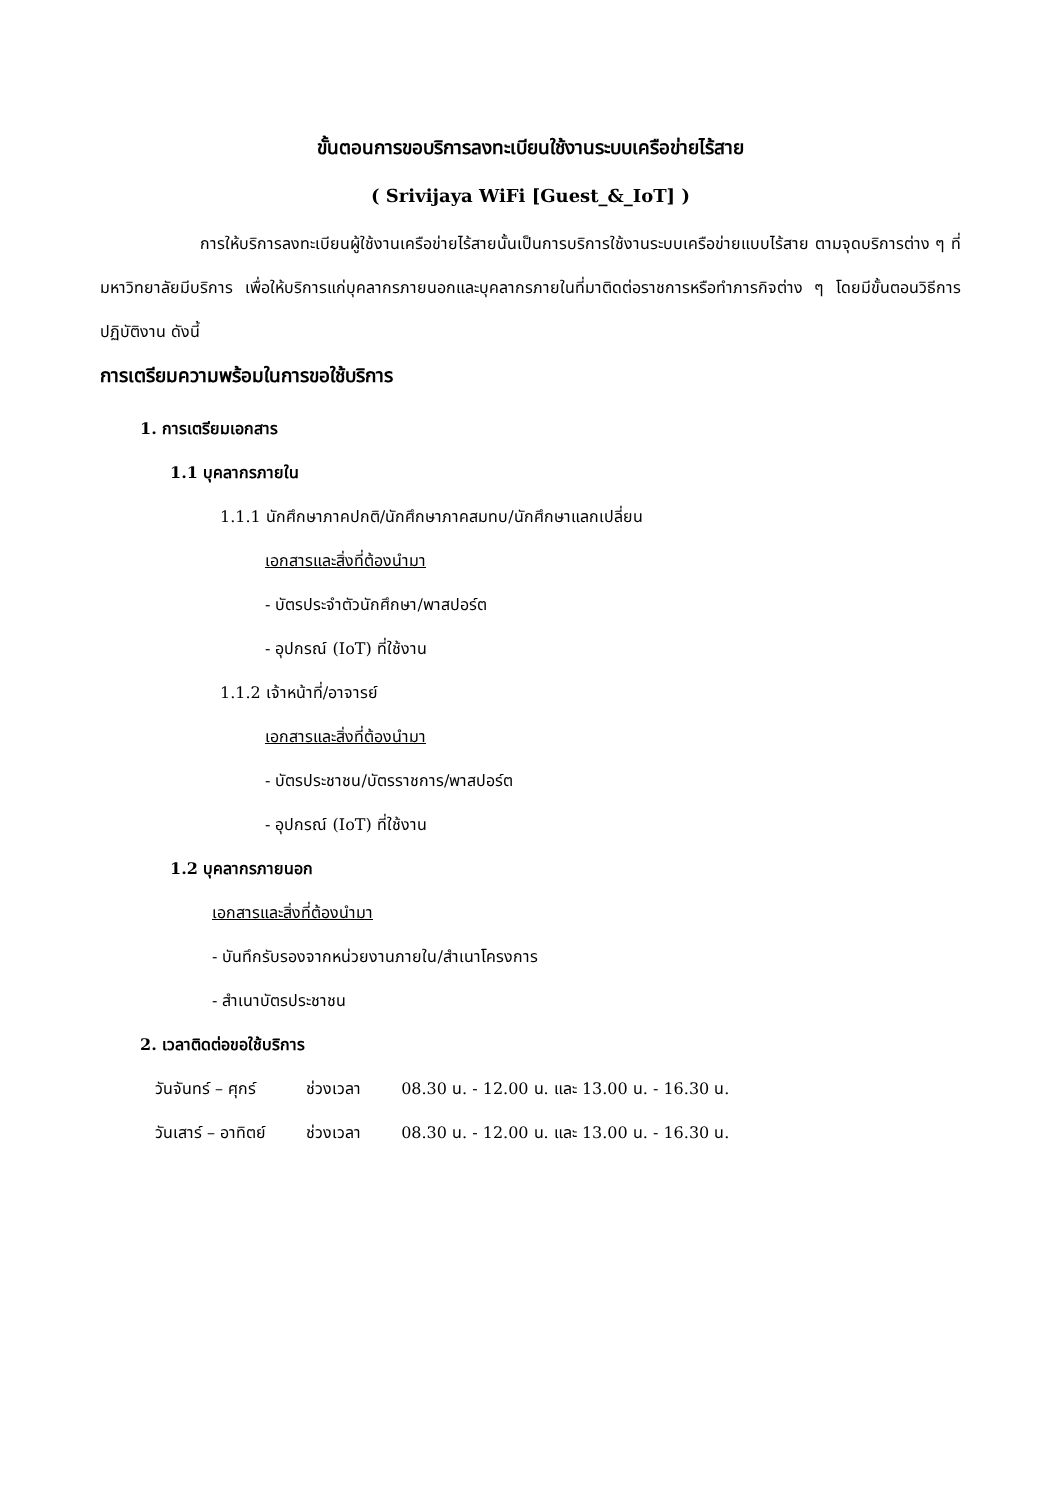ขั้นตอนการขอบริการลงทะเบียนใช้งานระบบเครือข่ายไร้สาย
( Srivijaya WiFi [Guest_&_IoT] )
การให้บริการลงทะเบียนผู้ใช้งานเครือข่ายไร้สายนั้นเป็นการบริการใช้งานระบบเครือข่ายแบบไร้สาย ตามจุดบริการต่าง ๆ ที่มหาวิทยาลัยมีบริการ เพื่อให้บริการแก่บุคลากรภายนอกและบุคลากรภายในที่มาติดต่อราชการหรือทำภารกิจต่าง ๆ โดยมีขั้นตอนวิธีการปฏิบัติงาน ดังนี้
การเตรียมความพร้อมในการขอใช้บริการ
1. การเตรียมเอกสาร
1.1 บุคลากรภายใน
1.1.1 นักศึกษาภาคปกติ/นักศึกษาภาคสมทบ/นักศึกษาแลกเปลี่ยน
เอกสารและสิ่งที่ต้องนำมา
- บัตรประจำตัวนักศึกษา/พาสปอร์ต
- อุปกรณ์ (IoT) ที่ใช้งาน
1.1.2 เจ้าหน้าที่/อาจารย์
เอกสารและสิ่งที่ต้องนำมา
- บัตรประชาชน/บัตรราชการ/พาสปอร์ต
- อุปกรณ์ (IoT) ที่ใช้งาน
1.2 บุคลากรภายนอก
เอกสารและสิ่งที่ต้องนำมา
- บันทึกรับรองจากหน่วยงานภายใน/สำเนาโครงการ
- สำเนาบัตรประชาชน
2. เวลาติดต่อขอใช้บริการ
| วันจันทร์ – ศุกร์ | ช่วงเวลา | 08.30 น. - 12.00 น. และ 13.00 น. - 16.30 น. |
| วันเสาร์ – อาทิตย์ | ช่วงเวลา | 08.30 น. - 12.00 น. และ 13.00 น. - 16.30 น. |